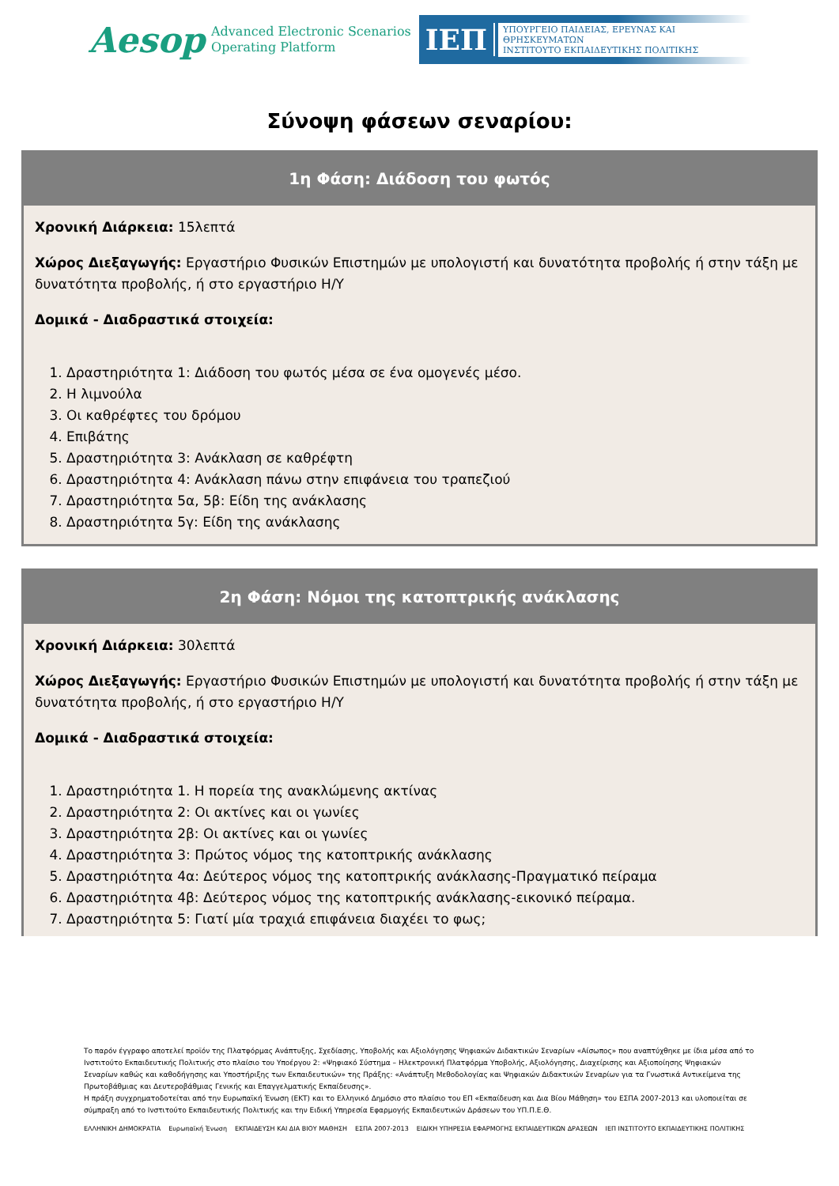Aesop Advanced Electronic Scenarios
Operating Platform
ΙΕΠ
ΥΠΟΥΡΓΕΙΟ ΠΑΙΔΕΙΑΣ, ΕΡΕΥΝΑΣ ΚΑΙ ΘΡΗΣΚΕΥΜΑΤΩΝ
ΙΝΣΤΙΤΟΥΤΟ ΕΚΠΑΙΔΕΥΤΙΚΗΣ ΠΟΛΙΤΙΚΗΣ
Σύνοψη φάσεων σεναρίου:
1η Φάση: Διάδοση του φωτός
Χρονική Διάρκεια: 15λεπτά
Χώρος Διεξαγωγής: Εργαστήριο Φυσικών Επιστημών με υπολογιστή και δυνατότητα προβολής ή στην τάξη με δυνατότητα προβολής, ή στο εργαστήριο Η/Υ
Δομικά - Διαδραστικά στοιχεία:
1. Δραστηριότητα 1: Διάδοση του φωτός μέσα σε ένα ομογενές μέσο.
2. Η λιμνούλα
3. Οι καθρέφτες του δρόμου
4. Επιβάτης
5. Δραστηριότητα 3: Ανάκλαση σε καθρέφτη
6. Δραστηριότητα 4: Ανάκλαση πάνω στην επιφάνεια του τραπεζιού
7. Δραστηριότητα 5α, 5β: Είδη της ανάκλασης
8. Δραστηριότητα 5γ: Είδη της ανάκλασης
2η Φάση: Νόμοι της κατοπτρικής ανάκλασης
Χρονική Διάρκεια: 30λεπτά
Χώρος Διεξαγωγής: Εργαστήριο Φυσικών Επιστημών με υπολογιστή και δυνατότητα προβολής ή στην τάξη με δυνατότητα προβολής, ή στο εργαστήριο Η/Υ
Δομικά - Διαδραστικά στοιχεία:
1. Δραστηριότητα 1. Η πορεία της ανακλώμενης ακτίνας
2. Δραστηριότητα 2: Οι ακτίνες και οι γωνίες
3. Δραστηριότητα 2β: Οι ακτίνες και οι γωνίες
4. Δραστηριότητα 3: Πρώτος νόμος της κατοπτρικής ανάκλασης
5. Δραστηριότητα 4α: Δεύτερος νόμος της κατοπτρικής ανάκλασης-Πραγματικό πείραμα
6. Δραστηριότητα 4β: Δεύτερος νόμος της κατοπτρικής ανάκλασης-εικονικό πείραμα.
7. Δραστηριότητα 5: Γιατί μία τραχιά επιφάνεια διαχέει το φως;
Το παρόν έγγραφο αποτελεί προϊόν της Πλατφόρμας Ανάπτυξης, Σχεδίασης, Υποβολής και Αξιολόγησης Ψηφιακών Διδακτικών Σεναρίων «Αίσωπος» που αναπτύχθηκε με ίδια μέσα από το Ινστιτούτο Εκπαιδευτικής Πολιτικής στο πλαίσιο του Υποέργου 2: «Ψηφιακό Σύστημα – Ηλεκτρονική Πλατφόρμα Υποβολής, Αξιολόγησης, Διαχείρισης και Αξιοποίησης Ψηφιακών Σεναρίων καθώς και καθοδήγησης και Υποστήριξης των Εκπαιδευτικών» της Πράξης: «Ανάπτυξη Μεθοδολογίας και Ψηφιακών Διδακτικών Σεναρίων για τα Γνωστικά Αντικείμενα της Πρωτοβάθμιας και Δευτεροβάθμιας Γενικής και Επαγγελματικής Εκπαίδευσης».
Η πράξη συγχρηματοδοτείται από την Ευρωπαϊκή Ένωση (ΕΚΤ) και το Ελληνικό Δημόσιο στο πλαίσιο του ΕΠ «Εκπαίδευση και Δια Βίου Μάθηση» του ΕΣΠΑ 2007-2013 και υλοποιείται σε σύμπραξη από το Ινστιτούτο Εκπαιδευτικής Πολιτικής και την Ειδική Υπηρεσία Εφαρμογής Εκπαιδευτικών Δράσεων του ΥΠ.Π.Ε.Θ.
ΕΛΛΗΝΙΚΗ ΔΗΜΟΚΡΑΤΙΑ Ευρωπαϊκή Ένωση ΕΚΠΑΙΔΕΥΣΗ ΚΑΙ ΔΙΑ ΒΙΟΥ ΜΑΘΗΣΗ ΕΣΠΑ 2007-2013 ΕΙΔΙΚΗ ΥΠΗΡΕΣΙΑ ΕΦΑΡΜΟΓΗΣ ΕΚΠΑΙΔΕΥΤΙΚΩΝ ΔΡΑΣΕΩΝ ΙΕΠ ΙΝΣΤΙΤΟΥΤΟ ΕΚΠΑΙΔΕΥΤΙΚΗΣ ΠΟΛΙΤΙΚΗΣ